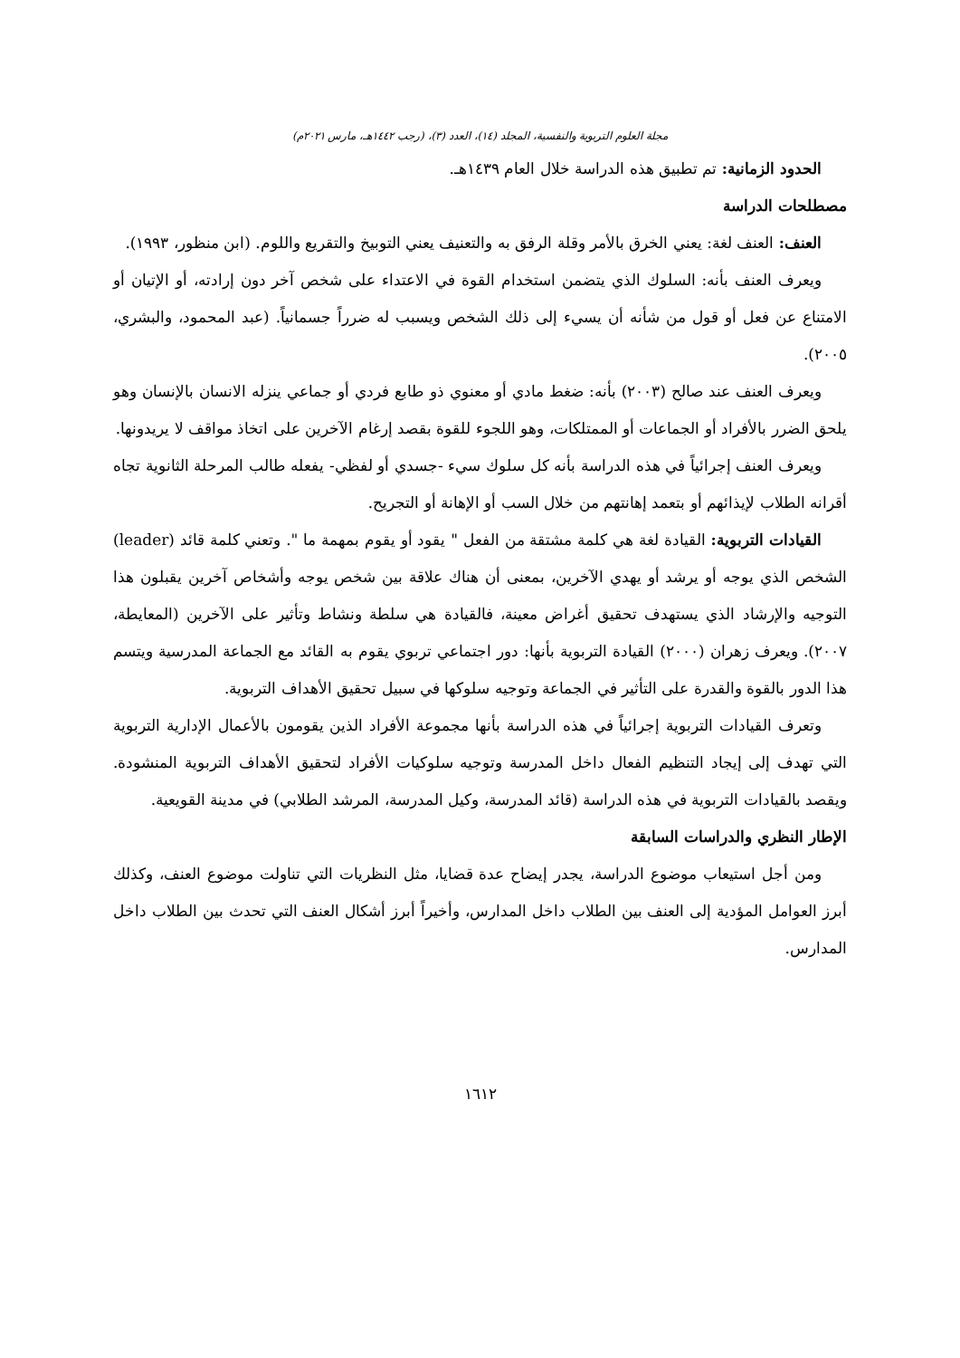مجلة العلوم التربوية والنفسية، المجلد (١٤)، العدد (٣)، (رجب ١٤٤٢هـ، مارس ٢٠٢١م)
الحدود الزمانية: تم تطبيق هذه الدراسة خلال العام ١٤٣٩هـ.
مصطلحات الدراسة
العنف: العنف لغة: يعني الخرق بالأمر وقلة الرفق به والتعنيف يعني التوبيخ والتقريع واللوم. (ابن منظور، ١٩٩٣).
ويعرف العنف بأنه: السلوك الذي يتضمن استخدام القوة في الاعتداء على شخص آخر دون إرادته، أو الإتيان أو الامتناع عن فعل أو قول من شأنه أن يسيء إلى ذلك الشخص ويسبب له ضرراً جسمانياً. (عبد المحمود، والبشري، ٢٠٠٥).
ويعرف العنف عند صالح (٢٠٠٣) بأنه: ضغط مادي أو معنوي ذو طابع فردي أو جماعي ينزله الانسان بالإنسان وهو يلحق الضرر بالأفراد أو الجماعات أو الممتلكات، وهو اللجوء للقوة بقصد إرغام الآخرين على اتخاذ مواقف لا يريدونها.
ويعرف العنف إجرائياً في هذه الدراسة بأنه كل سلوك سيء -جسدي أو لفظي- يفعله طالب المرحلة الثانوية تجاه أقرانه الطلاب لإيذائهم أو بتعمد إهانتهم من خلال السب أو الإهانة أو التجريح.
القيادات التربوية: القيادة لغة هي كلمة مشتقة من الفعل " يقود أو يقوم بمهمة ما ". وتعني كلمة قائد (leader) الشخص الذي يوجه أو يرشد أو يهدي الآخرين، بمعنى أن هناك علاقة بين شخص يوجه وأشخاص آخرين يقبلون هذا التوجيه والإرشاد الذي يستهدف تحقيق أغراض معينة، فالقيادة هي سلطة ونشاط وتأثير على الآخرين (المعايطة، ٢٠٠٧). ويعرف زهران (٢٠٠٠) القيادة التربوية بأنها: دور اجتماعي تربوي يقوم به القائد مع الجماعة المدرسية ويتسم هذا الدور بالقوة والقدرة على التأثير في الجماعة وتوجيه سلوكها في سبيل تحقيق الأهداف التربوية.
وتعرف القيادات التربوية إجرائياً في هذه الدراسة بأنها مجموعة الأفراد الذين يقومون بالأعمال الإدارية التربوية التي تهدف إلى إيجاد التنظيم الفعال داخل المدرسة وتوجيه سلوكيات الأفراد لتحقيق الأهداف التربوية المنشودة. ويقصد بالقيادات التربوية في هذه الدراسة (قائد المدرسة، وكيل المدرسة، المرشد الطلابي) في مدينة القويعية.
الإطار النظري والدراسات السابقة
ومن أجل استيعاب موضوع الدراسة، يجدر إيضاح عدة قضايا، مثل النظريات التي تناولت موضوع العنف، وكذلك أبرز العوامل المؤدية إلى العنف بين الطلاب داخل المدارس، وأخيراً أبرز أشكال العنف التي تحدث بين الطلاب داخل المدارس.
١٦١٢